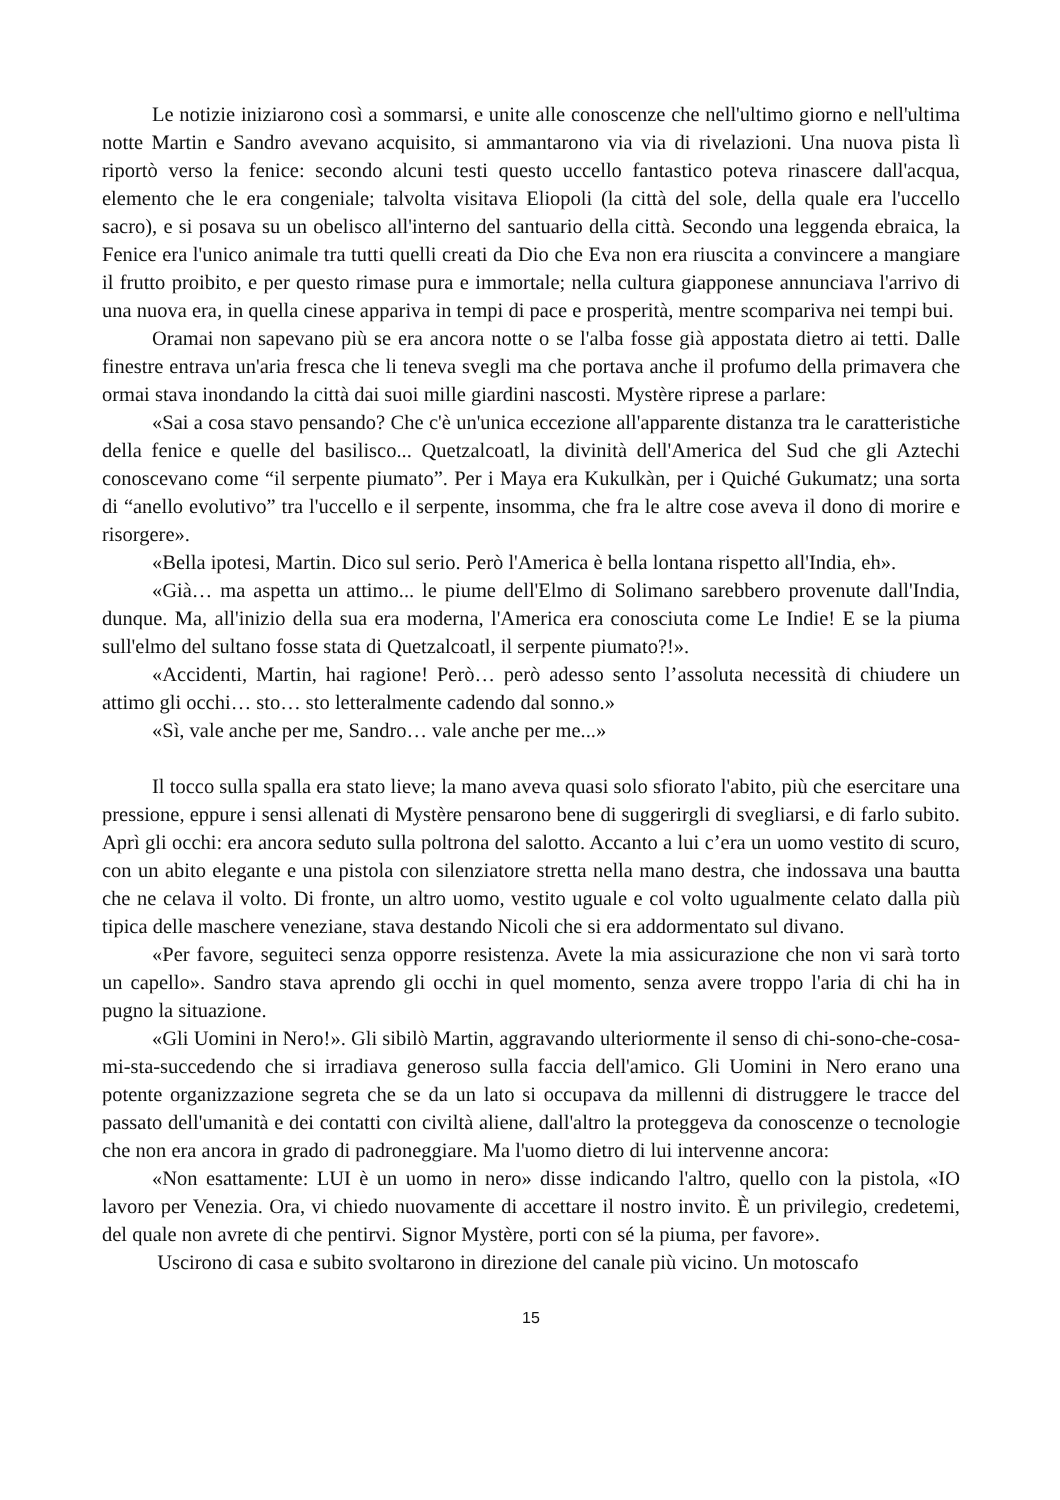Le notizie iniziarono così a sommarsi, e unite alle conoscenze che nell'ultimo giorno e nell'ultima notte Martin e Sandro avevano acquisito, si ammantarono via via di rivelazioni. Una nuova pista lì riportò verso la fenice: secondo alcuni testi questo uccello fantastico poteva rinascere dall'acqua, elemento che le era congeniale; talvolta visitava Eliopoli (la città del sole, della quale era l'uccello sacro), e si posava su un obelisco all'interno del santuario della città. Secondo una leggenda ebraica, la Fenice era l'unico animale tra tutti quelli creati da Dio che Eva non era riuscita a convincere a mangiare il frutto proibito, e per questo rimase pura e immortale; nella cultura giapponese annunciava l'arrivo di una nuova era, in quella cinese appariva in tempi di pace e prosperità, mentre scompariva nei tempi bui.
Oramai non sapevano più se era ancora notte o se l'alba fosse già appostata dietro ai tetti. Dalle finestre entrava un'aria fresca che li teneva svegli ma che portava anche il profumo della primavera che ormai stava inondando la città dai suoi mille giardini nascosti. Mystère riprese a parlare:
«Sai a cosa stavo pensando? Che c'è un'unica eccezione all'apparente distanza tra le caratteristiche della fenice e quelle del basilisco... Quetzalcoatl, la divinità dell'America del Sud che gli Aztechi conoscevano come “il serpente piumato”. Per i Maya era Kukulkàn, per i Quiché Gukumatz; una sorta di “anello evolutivo” tra l'uccello e il serpente, insomma, che fra le altre cose aveva il dono di morire e risorgere».
«Bella ipotesi, Martin. Dico sul serio. Però l'America è bella lontana rispetto all'India, eh».
«Già… ma aspetta un attimo... le piume dell'Elmo di Solimano sarebbero provenute dall'India, dunque. Ma, all'inizio della sua era moderna, l'America era conosciuta come Le Indie! E se la piuma sull'elmo del sultano fosse stata di Quetzalcoatl, il serpente piumato?!».
«Accidenti, Martin, hai ragione! Però… però adesso sento l’assoluta necessità di chiudere un attimo gli occhi… sto… sto letteralmente cadendo dal sonno.»
«Sì, vale anche per me, Sandro… vale anche per me...»
Il tocco sulla spalla era stato lieve; la mano aveva quasi solo sfiorato l'abito, più che esercitare una pressione, eppure i sensi allenati di Mystère pensarono bene di suggerirgli di svegliarsi, e di farlo subito. Aprì gli occhi: era ancora seduto sulla poltrona del salotto. Accanto a lui c’era un uomo vestito di scuro, con un abito elegante e una pistola con silenziatore stretta nella mano destra, che indossava una bautta che ne celava il volto. Di fronte, un altro uomo, vestito uguale e col volto ugualmente celato dalla più tipica delle maschere veneziane, stava destando Nicoli che si era addormentato sul divano.
«Per favore, seguiteci senza opporre resistenza. Avete la mia assicurazione che non vi sarà torto un capello». Sandro stava aprendo gli occhi in quel momento, senza avere troppo l'aria di chi ha in pugno la situazione.
«Gli Uomini in Nero!». Gli sibilò Martin, aggravando ulteriormente il senso di chi-sono-che-cosa-mi-sta-succedendo che si irradiava generoso sulla faccia dell'amico. Gli Uomini in Nero erano una potente organizzazione segreta che se da un lato si occupava da millenni di distruggere le tracce del passato dell'umanità e dei contatti con civiltà aliene, dall'altro la proteggeva da conoscenze o tecnologie che non era ancora in grado di padroneggiare. Ma l'uomo dietro di lui intervenne ancora:
«Non esattamente: LUI è un uomo in nero» disse indicando l'altro, quello con la pistola, «IO lavoro per Venezia. Ora, vi chiedo nuovamente di accettare il nostro invito. È un privilegio, credetemi, del quale non avrete di che pentirvi. Signor Mystère, porti con sé la piuma, per favore».
Uscirono di casa e subito svoltarono in direzione del canale più vicino. Un motoscafo
15